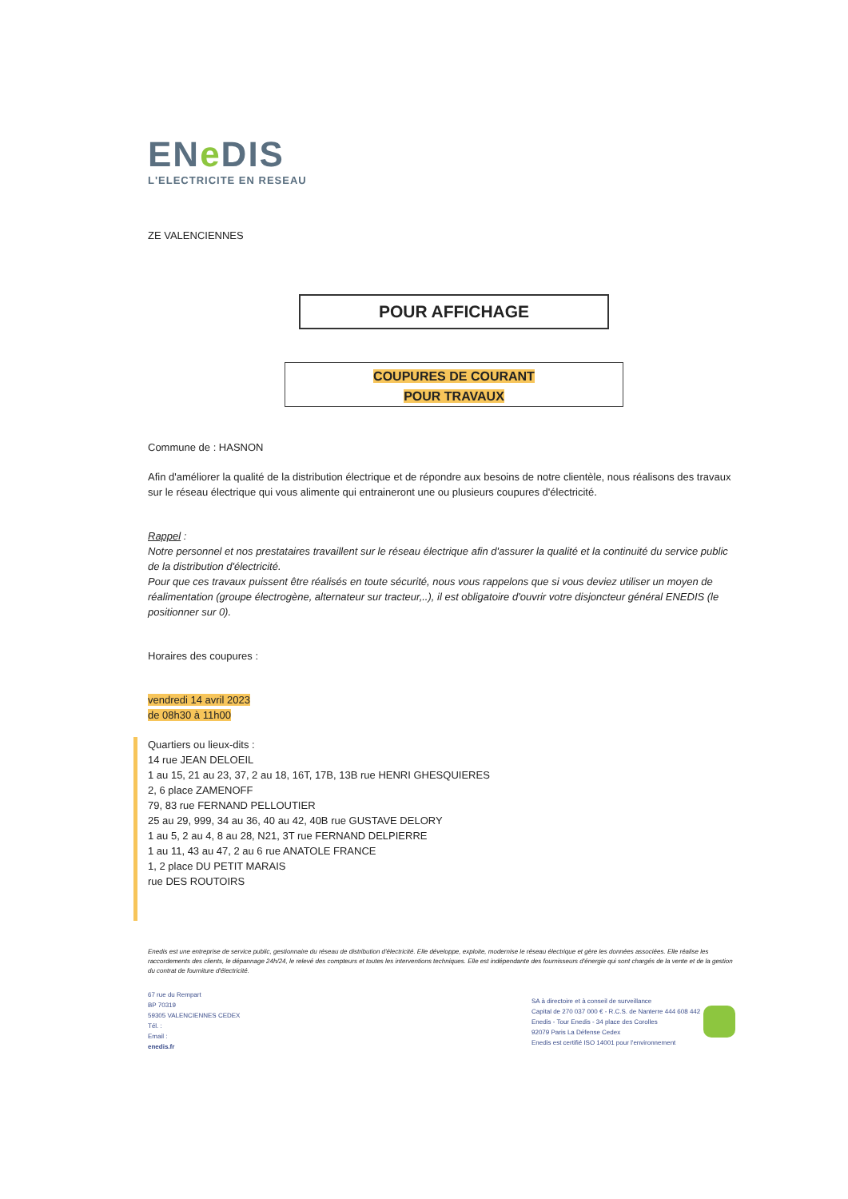ENe DIS
L'ELECTRICITE EN RESEAU
ZE VALENCIENNES
POUR AFFICHAGE
COUPURES DE COURANT
POUR TRAVAUX
Commune de : HASNON
Afin d'améliorer la qualité de la distribution électrique et de répondre aux besoins de notre clientèle, nous réalisons des travaux sur le réseau électrique qui vous alimente qui entraineront une ou plusieurs coupures d'électricité.
Rappel :
Notre personnel et nos prestataires travaillent sur le réseau électrique afin d'assurer la qualité et la continuité du service public de la distribution d'électricité.
Pour que ces travaux puissent être réalisés en toute sécurité, nous vous rappelons que si vous deviez utiliser un moyen de réalimentation (groupe électrogène, alternateur sur tracteur,..), il est obligatoire d'ouvrir votre disjoncteur général ENEDIS (le positionner sur 0).
Horaires des coupures :
vendredi 14 avril 2023
de 08h30 à 11h00
Quartiers ou lieux-dits :
14 rue JEAN DELOEIL
1 au 15, 21 au 23, 37, 2 au 18, 16T, 17B, 13B rue HENRI GHESQUIERES
2, 6 place ZAMENOFF
79, 83 rue FERNAND PELLOUTIER
25 au 29, 999, 34 au 36, 40 au 42, 40B rue GUSTAVE DELORY
1 au 5, 2 au 4, 8 au 28, N21, 3T rue FERNAND DELPIERRE
1 au 11, 43 au 47, 2 au 6 rue ANATOLE FRANCE
1, 2 place DU PETIT MARAIS
rue DES ROUTOIRS
Enedis est une entreprise de service public, gestionnaire du réseau de distribution d'électricité. Elle développe, exploite, modernise le réseau électrique et gère les données associées. Elle réalise les raccordements des clients, le dépannage 24h/24, le relevé des compteurs et toutes les interventions techniques. Elle est indépendante des fournisseurs d'énergie qui sont chargés de la vente et de la gestion du contrat de fourniture d'électricité.
67 rue du Rempart
BP 70319
59305 VALENCIENNES CEDEX
Tél. :
Email :
enedis.fr
SA à directoire et à conseil de surveillance
Capital de 270 037 000 € - R.C.S. de Nanterre 444 608 442
Enedis - Tour Enedis - 34 place des Corolles
92079 Paris La Défense Cedex
Enedis est certifié ISO 14001 pour l'environnement